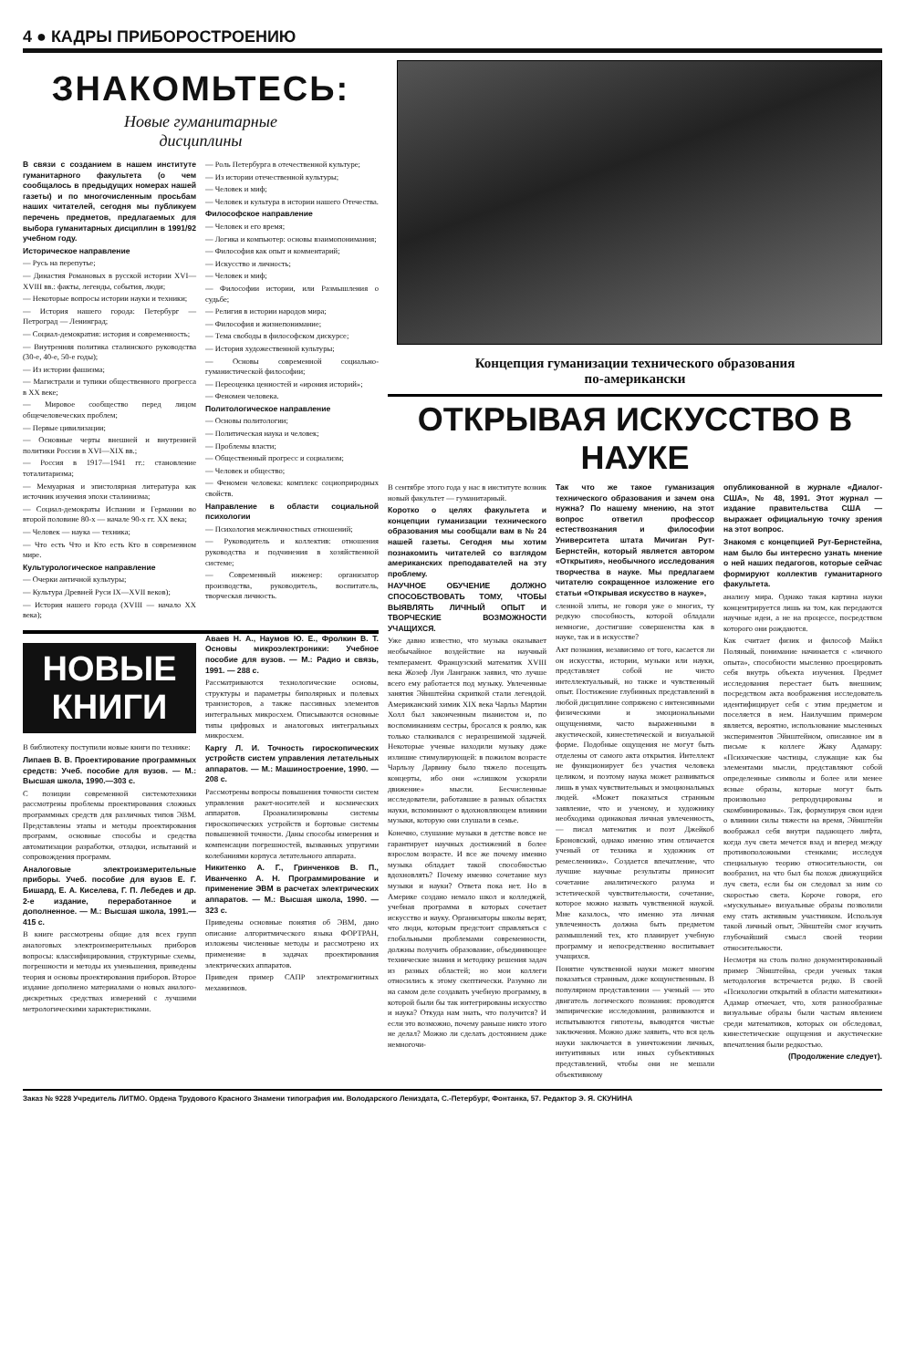4 ● КАДРЫ ПРИБОРОСТРОЕНИЮ
ЗНАКОМЬТЕСЬ:
Новые гуманитарные
дисциплины
В связи с созданием в нашем институте гуманитарного факультета (о чем сообщалось в предыдущих номерах нашей газеты) и по многочисленным просьбам наших читателей, сегодня мы публикуем перечень предметов, предлагаемых для выбора гуманитарных дисциплин в 1991/92 учебном году.
Историческое направление
— Русь на перепутье;
— Династия Романовых в русской истории XVI—XVIII вв.: факты, легенды, события, люди;
— Некоторые вопросы истории науки и техники;
— История нашего города: Петербург — Петроград — Ленинград;
— Социал-демократия: история и современность;
— Внутренняя политика сталинского руководства (30-е, 40-е, 50-е годы);
— Из истории фашизма;
— Магистрали и тупики общественного прогресса в XX веке;
— Мировое сообщество перед лицом общечеловеческих проблем;
— Первые цивилизации;
— Основные черты внешней и внутренней политики России в XVI—XIX вв.;
— Россия в 1917—1941 гг.: становление тоталитаризма;
— Мемуарная и эпистолярная литература как источник изучения эпохи сталинизма;
— Социал-демократы Испании и Германии во второй половине 80-х — начале 90-х гг. XX века;
— Человек — наука — техника;
— Что есть Что и Кто есть Кто в современном мире.
Культурологическое направление
— Очерки античной культуры;
— Культура Древней Руси IX—XVII веков);
— История нашего города (XVIII — начало XX века);
— Роль Петербурга в отечественной культуре;
— Из истории отечественной культуры;
— Человек и миф;
— Человек и культура в истории нашего Отечества.
Философское направление
— Человек и его время;
— Логика и компьютер: основы взаимопонимания;
— Философия как опыт и комментарий;
— Искусство и личность;
— Человек и миф;
— Философии истории, или Размышления о судьбе;
— Религия в истории народов мира;
— Философия и жизнепонимание;
— Тема свободы в философском дискурсе;
— История художественной культуры;
— Основы современной социально-гуманистической философии;
— Переоценка ценностей и «ирония историй»;
— Феномен человека.
Политологическое направление
— Основы политологии;
— Политическая наука и человек;
— Проблемы власти;
— Общественный прогресс и социализм;
— Человек и общество;
— Феномен человека: комплекс социоприродных свойств.
Направление в области социальной психологии
— Психология межличностных отношений;
— Руководитель и коллектив: отношения руководства и подчинения в хозяйственной системе;
— Современный инженер: организатор производства, руководитель, воспитатель, творческая личность.
НОВЫЕ
КНИГИ
В библиотеку поступили новые книги по технике:
Липаев В. В. Проектирование программных средств: Учеб. пособие для вузов. — М.: Высшая школа, 1990.—303 с.
С позиции современной системотехники рассмотрены проблемы проектирования сложных программных средств для различных типов ЭВМ. Представлены этапы и методы проектирования программ, основные способы и средства автоматизации разработки, отладки, испытаний и сопровождения программ.
Аналоговые электроизмерительные приборы. Учеб. пособие для вузов Е. Г. Бишард, Е. А. Киселева, Г. П. Лебедев и др. 2-е издание, переработанное и дополненное. — М.: Высшая школа, 1991.—415 с.
В книге рассмотрены общие для всех групп аналоговых электроизмерительных приборов вопросы: классифицирования, структурные схемы, погрешности и методы их уменьшения, приведены теория и основы проектирования приборов. Второе издание дополнено материалами о новых аналого-дискретных средствах измерений с лучшими метрологическими характеристиками.
Аваев Н. А., Наумов Ю. Е., Фролкин В. Т. Основы микроэлектроники: Учебное пособие для вузов. — М.: Радио и связь, 1991. — 288 с.
Рассматриваются технологические основы, структуры и параметры биполярных и полевых транзисторов, а также пассивных элементов интегральных микросхем. Описываются основные типы цифровых и аналоговых интегральных микросхем.
Каргу Л. И. Точность гироскопических устройств систем управления летательных аппаратов. — М.: Машиностроение, 1990. — 208 с.
Рассмотрены вопросы повышения точности систем управления ракет-носителей и космических аппаратов. Проанализированы системы гироскопических устройств и бортовые системы повышенной точности. Даны способы измерения и компенсации погрешностей, вызванных упругими колебаниями корпуса летательного аппарата.
Никитенко А. Г., Гринченков В. П., Иванченко А. Н. Программирование и применение ЭВМ в расчетах электрических аппаратов. — М.: Высшая школа, 1990. — 323 с.
Приведены основные понятия об ЭВМ, дано описание алгоритмического языка ФОРТРАН, изложены численные методы и рассмотрено их применение в задачах проектирования электрических аппаратов.
Приведен пример САПР электромагнитных механизмов.
Концепция гуманизации технического образования
по-американски
ОТКРЫВАЯ ИСКУССТВО В НАУКЕ
В сентябре этого года у нас в институте возник новый факультет — гуманитарный.
Коротко о целях факультета и концепции гуманизации технического образования мы сообщали вам в № 24 нашей газеты. Сегодня мы хотим познакомить читателей со взглядом американских преподавателей на эту проблему.
НАУЧНОЕ ОБУЧЕНИЕ ДОЛЖНО СПОСОБСТВОВАТЬ ТОМУ, ЧТОБЫ ВЫЯВЛЯТЬ ЛИЧНЫЙ ОПЫТ И ТВОРЧЕСКИЕ ВОЗМОЖНОСТИ УЧАЩИХСЯ.
Уже давно известно, что музыка оказывает необычайное воздействие на научный темперамент. Французский математик XVIII века Жозеф Луи Лангранж заявил, что лучше всего ему работается под музыку. Увлеченные занятия Эйнштейна скрипкой стали легендой. Американский химик XIX века Чарльз Мартин Холл был законченным пианистом и, по воспоминаниям сестры, бросался к роялю, как только сталкивался с неразрешимой задачей. Некоторые ученые находили музыку даже излишне стимулирующей: в пожилом возрасте Чарльзу Дарвину было тяжело посещать концерты, ибо они «слишком ускоряли движение» мысли. Бесчисленные исследователи, работавшие в разных областях науки, вспоминают о вдохновляющем влиянии музыки, которую они слушали в семье.
Конечно, слушание музыки в детстве вовсе не гарантирует научных достижений в более взрослом возрасте. И все же почему именно музыка обладает такой способностью вдохновлять? Почему именно сочетание муз музыки и науки? Ответа пока нет. Но в Америке создано немало школ и колледжей, учебная программа в которых сочетает искусство и науку. Организаторы школы верят, что люди, которым предстоит справляться с глобальными проблемами современности, должны получить образование, объединяющее технические знания и методику решения задач из разных областей; но мои коллеги относились к этому скептически. Разумно ли на самом деле создавать учебную программу, в которой были бы так интегрированы искусство и наука? Откуда нам знать, что получится? И если это возможно, почему раньше никто этого не делал? Можно ли сделать достоянием даже немногочи-
Так что же такое гуманизация технического образования и зачем она нужна? По нашему мнению, на этот вопрос ответил профессор естествознания и философии Университета штата Мичиган Рут-Бернстейн, который является автором «Открытия», необычного исследования творчества в науке. Мы предлагаем читателю сокращенное изложение его статьи «Открывая искусство в науке»,
сленной элиты, не говоря уже о многих, ту редкую способность, которой обладали немногие, достигшие совершенства как в науке, так и в искусстве?
Акт познания, независимо от того, касается ли он искусства, истории, музыки или науки, представляет собой не чисто интеллектуальный, но также и чувственный опыт. Постижение глубинных представлений в любой дисциплине сопряжено с интенсивными физическими и эмоциональными ощущениями, часто выраженными в акустической, кинестетической и визуальной форме. Подобные ощущения не могут быть отделены от самого акта открытия. Интеллект не функционирует без участия человека целиком, и поэтому наука может развиваться лишь в умах чувствительных и эмоциональных людей. «Может показаться странным заявление, что и ученому, и художнику необходима одинаковая личная увлеченность, — писал математик и поэт Джейкоб Броновский, однако именно этим отличается ученый от техника и художник от ремесленника». Создается впечатление, что лучшие научные результаты приносит сочетание аналитического разума и эстетической чувствительности, сочетание, которое можно назвать чувственной наукой. Мне казалось, что именно эта личная увлеченность должна быть предметом размышлений тех, кто планирует учебную программу и непосредственно воспитывает учащихся.
Понятие чувственной науки может многим показаться странным, даже кощунственным. В популярном представлении — ученый — это двигатель логического познания: проводятся эмпирические исследования, развиваются и испытываются гипотезы, выводятся чистые заключения. Можно даже заявить, что вся цель науки заключается в уничтожении личных, интуитивных или иных субъективных представлений, чтобы они не мешали объективному
опубликованной в журнале «Диалог-США», № 48, 1991. Этот журнал — издание правительства США — выражает официальную точку зрения на этот вопрос.
Знакомя с концепцией Рут-Бернстейна, нам было бы интересно узнать мнение о ней наших педагогов, которые сейчас формируют коллектив гуманитарного факультета.
анализу мира. Однако такая картина науки концентрируется лишь на том, как передаются научные идеи, а не на процессе, посредством которого они рождаются.
Как считает физик и философ Майкл Поляный, понимание начинается с «личного опыта», способности мысленно проецировать себя внутрь объекта изучения. Предмет исследования перестает быть внешним; посредством акта воображения исследователь идентифицирует себя с этим предметом и поселяется в нем. Наилучшим примером является, вероятно, использование мысленных экспериментов Эйнштейном, описанное им в письме к коллеге Жаку Адамару: «Психические частицы, служащие как бы элементами мысли, представляют собой определенные символы и более или менее ясные образы, которые могут быть произвольно репродуцированы и скомбинированы». Так, формулируя свои идеи о влиянии силы тяжести на время, Эйнштейн воображал себя внутри падающего лифта, когда луч света мечется взад и вперед между противоположными стенками; исследуя специальную теорию относительности, он вообразил, на что был бы похож движущийся луч света, если бы он следовал за ним со скоростью света. Короче говоря, его «мускульные» визуальные образы позволили ему стать активным участником. Используя такой личный опыт, Эйнштейн смог изучить глубочайший смысл своей теории относительности.
Несмотря на столь полно документированный пример Эйнштейна, среди ученых такая методология встречается редко. В своей «Психологии открытий в области математики» Адамар отмечает, что, хотя разнообразные визуальные образы были частым явлением среди математиков, которых он обследовал, кинестетические ощущения и акустические впечатления были редкостью.
(Продолжение следует).
Заказ № 9228 Учредитель ЛИТМО. Ордена Трудового Красного Знамени типография им. Володарского Лениздата, С.-Петербург, Фонтанка, 57. Редактор Э. Я. СКУНИНА